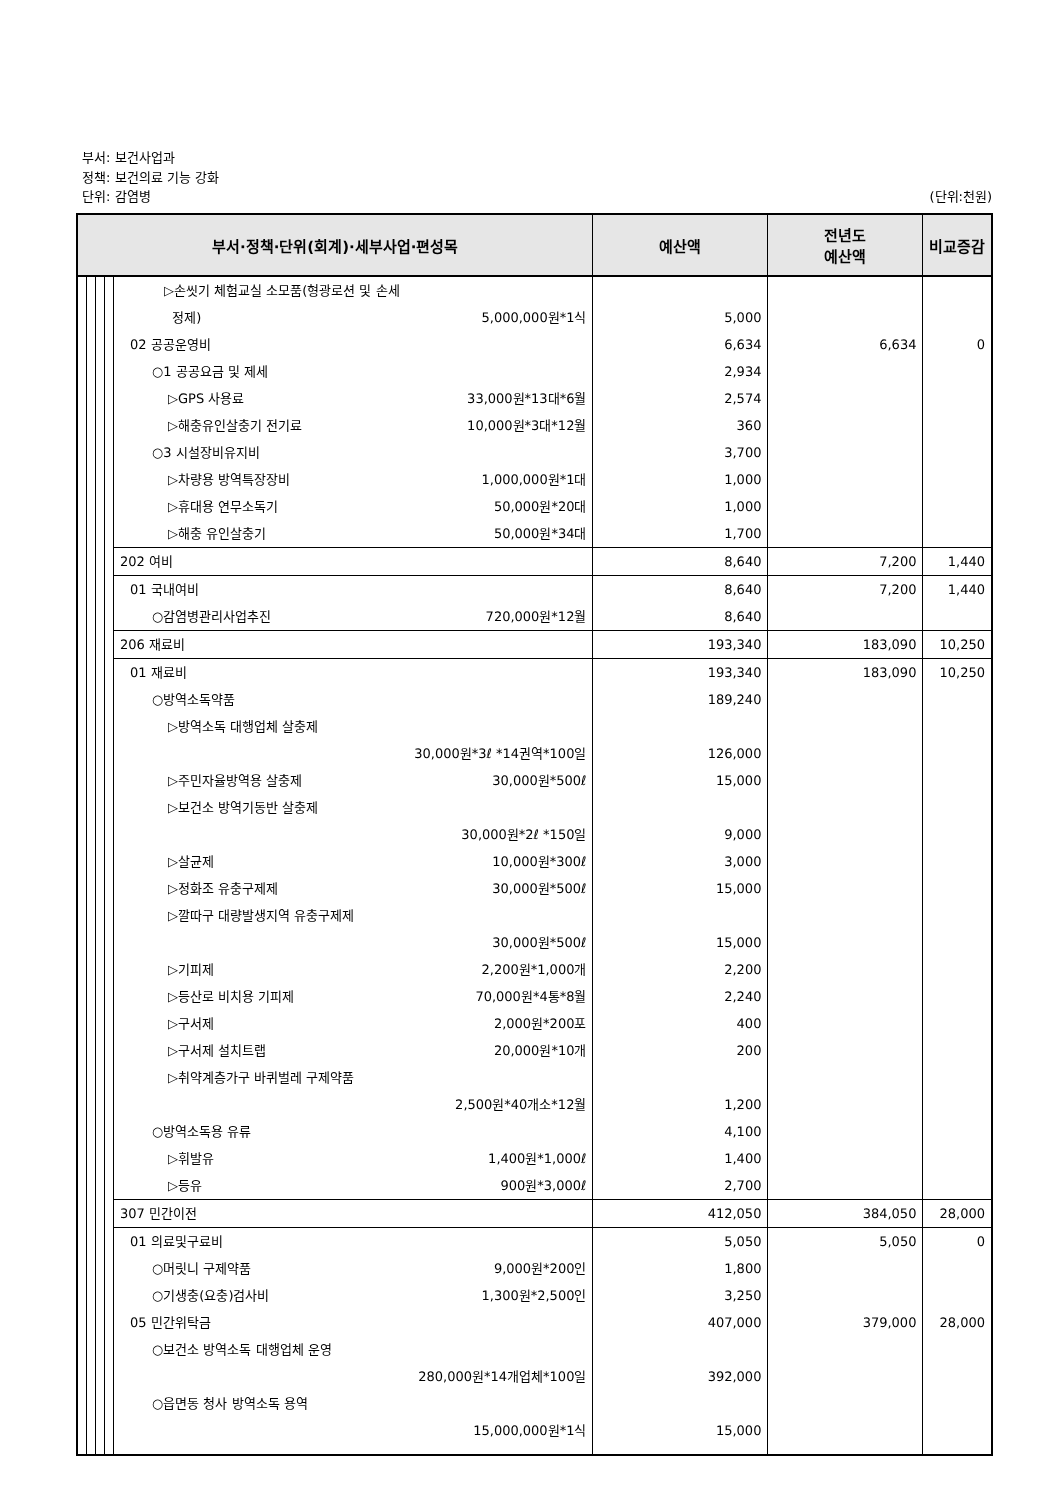부서: 보건사업과
정책: 보건의료 기능 강화
단위: 감염병 (단위:천원)
| 부서·정책·단위(회계)·세부사업·편성목 | | | | | 예산액 | 전년도 예산액 | 비교증감 |
| --- | --- | --- | --- | --- | --- | --- | --- |
| | | | | ▷손씻기 체험교실 소모품(형광로션 및 손세 정제) 5,000,000원*1식 | 5,000 | | |
| | | | | 02 공공운영비 | 6,634 | 6,634 | 0 |
| | | | | ○1 공공요금 및 제세 | 2,934 | | |
| | | | | ▷GPS 사용료 33,000원*13대*6월 | 2,574 | | |
| | | | | ▷해충유인살충기 전기료 10,000원*3대*12월 | 360 | | |
| | | | | ○3 시설장비유지비 | 3,700 | | |
| | | | | ▷차량용 방역특장장비 1,000,000원*1대 | 1,000 | | |
| | | | | ▷휴대용 연무소독기 50,000원*20대 | 1,000 | | |
| | | | | ▷해충 유인살충기 50,000원*34대 | 1,700 | | |
| | | | | 202 여비 | 8,640 | 7,200 | 1,440 |
| | | | | 01 국내여비 | 8,640 | 7,200 | 1,440 |
| | | | | ○감염병관리사업추진 720,000원*12월 | 8,640 | | |
| | | | | 206 재료비 | 193,340 | 183,090 | 10,250 |
| | | | | 01 재료비 | 193,340 | 183,090 | 10,250 |
| | | | | ○방역소독약품 | 189,240 | | |
| | | | | ▷방역소독 대행업체 살충제 30,000원*3ℓ *14권역*100일 | 126,000 | | |
| | | | | ▷주민자율방역용 살충제 30,000원*500ℓ | 15,000 | | |
| | | | | ▷보건소 방역기동반 살충제 30,000원*2ℓ *150일 | 9,000 | | |
| | | | | ▷살균제 10,000원*300ℓ | 3,000 | | |
| | | | | ▷정화조 유충구제제 30,000원*500ℓ | 15,000 | | |
| | | | | ▷깔따구 대량발생지역 유충구제제 30,000원*500ℓ | 15,000 | | |
| | | | | ▷기피제 2,200원*1,000개 | 2,200 | | |
| | | | | ▷등산로 비치용 기피제 70,000원*4통*8월 | 2,240 | | |
| | | | | ▷구서제 2,000원*200포 | 400 | | |
| | | | | ▷구서제 설치트랩 20,000원*10개 | 200 | | |
| | | | | ▷취약계층가구 바퀴벌레 구제약품 2,500원*40개소*12월 | 1,200 | | |
| | | | | ○방역소독용 유류 | 4,100 | | |
| | | | | ▷휘발유 1,400원*1,000ℓ | 1,400 | | |
| | | | | ▷등유 900원*3,000ℓ | 2,700 | | |
| | | | | 307 민간이전 | 412,050 | 384,050 | 28,000 |
| | | | | 01 의료및구료비 | 5,050 | 5,050 | 0 |
| | | | | ○머릿니 구제약품 9,000원*200인 | 1,800 | | |
| | | | | ○기생충(요충)검사비 1,300원*2,500인 | 3,250 | | |
| | | | | 05 민간위탁금 | 407,000 | 379,000 | 28,000 |
| | | | | ○보건소 방역소독 대행업체 운영 280,000원*14개업체*100일 | 392,000 | | |
| | | | | ○읍면동 청사 방역소독 용역 15,000,000원*1식 | 15,000 | | |